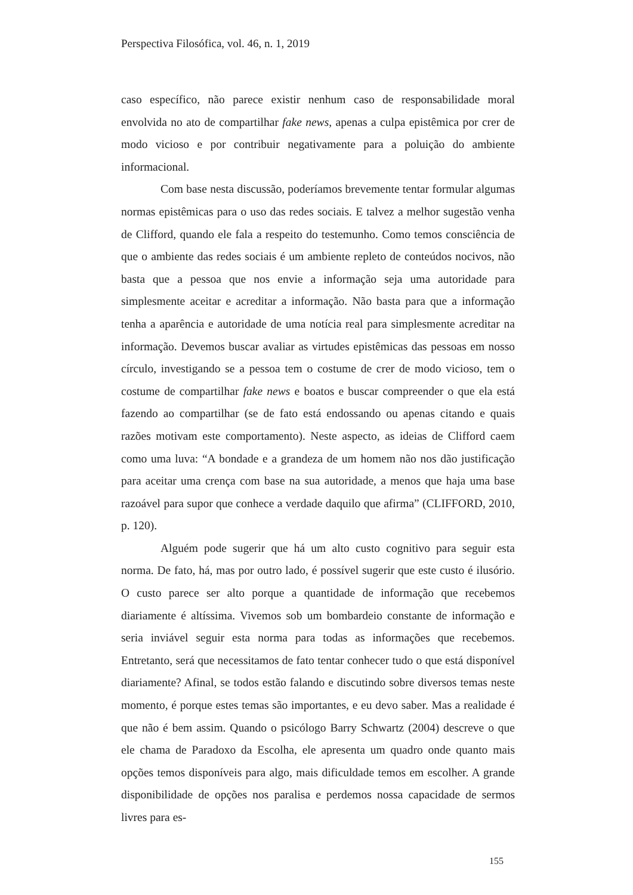Perspectiva Filosófica, vol. 46, n. 1, 2019
caso específico, não parece existir nenhum caso de responsabilidade moral envolvida no ato de compartilhar fake news, apenas a culpa epistêmica por crer de modo vicioso e por contribuir negativamente para a poluição do ambiente informacional.
Com base nesta discussão, poderíamos brevemente tentar formular algumas normas epistêmicas para o uso das redes sociais. E talvez a melhor sugestão venha de Clifford, quando ele fala a respeito do testemunho. Como temos consciência de que o ambiente das redes sociais é um ambiente repleto de conteúdos nocivos, não basta que a pessoa que nos envie a informação seja uma autoridade para simplesmente aceitar e acreditar a informação. Não basta para que a informação tenha a aparência e autoridade de uma notícia real para simplesmente acreditar na informação. Devemos buscar avaliar as virtudes epistêmicas das pessoas em nosso círculo, investigando se a pessoa tem o costume de crer de modo vicioso, tem o costume de compartilhar fake news e boatos e buscar compreender o que ela está fazendo ao compartilhar (se de fato está endossando ou apenas citando e quais razões motivam este comportamento). Neste aspecto, as ideias de Clifford caem como uma luva: “A bondade e a grandeza de um homem não nos dão justificação para aceitar uma crença com base na sua autoridade, a menos que haja uma base razoável para supor que conhece a verdade daquilo que afirma” (CLIFFORD, 2010, p. 120).
Alguém pode sugerir que há um alto custo cognitivo para seguir esta norma. De fato, há, mas por outro lado, é possível sugerir que este custo é ilusório. O custo parece ser alto porque a quantidade de informação que recebemos diariamente é altíssima. Vivemos sob um bombardeio constante de informação e seria inviável seguir esta norma para todas as informações que recebemos. Entretanto, será que necessitamos de fato tentar conhecer tudo o que está disponível diariamente? Afinal, se todos estão falando e discutindo sobre diversos temas neste momento, é porque estes temas são importantes, e eu devo saber. Mas a realidade é que não é bem assim. Quando o psicólogo Barry Schwartz (2004) descreve o que ele chama de Paradoxo da Escolha, ele apresenta um quadro onde quanto mais opções temos disponíveis para algo, mais dificuldade temos em escolher. A grande disponibilidade de opções nos paralisa e perdemos nossa capacidade de sermos livres para es-
155